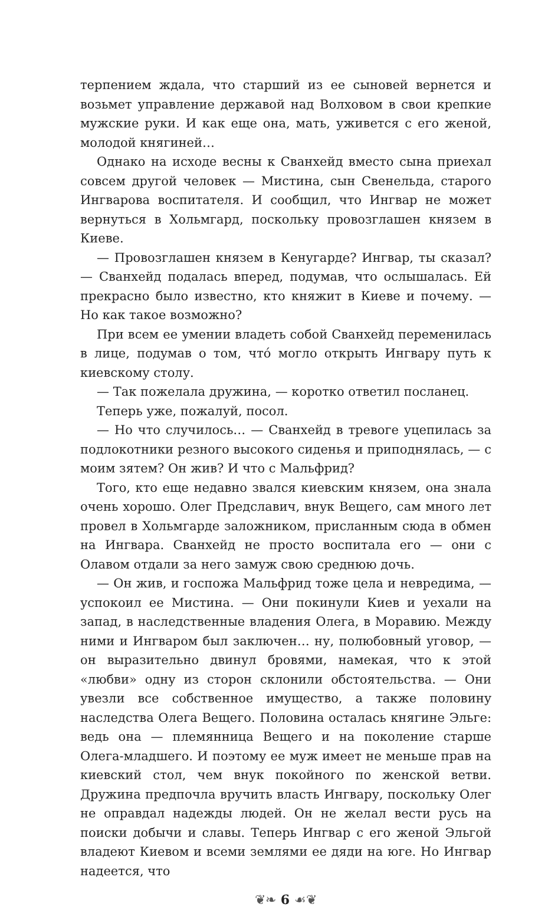терпением ждала, что старший из ее сыновей вернется и возьмет управление державой над Волховом в свои крепкие мужские руки. И как еще она, мать, уживется с его женой, молодой княгиней…
Однако на исходе весны к Сванхейд вместо сына приехал совсем другой человек — Мистина, сын Свенельда, старого Ингварова воспитателя. И сообщил, что Ингвар не может вернуться в Хольмгард, поскольку провозглашен князем в Киеве.
— Провозглашен князем в Кенугарде? Ингвар, ты сказал? — Сванхейд подалась вперед, подумав, что ослышалась. Ей прекрасно было известно, кто княжит в Киеве и почему. — Но как такое возможно?
При всем ее умении владеть собой Сванхейд переменилась в лице, подумав о том, чтó могло открыть Ингвару путь к киевскому столу.
— Так пожелала дружина, — коротко ответил посланец.
Теперь уже, пожалуй, посол.
— Но что случилось… — Сванхейд в тревоге уцепилась за подлокотники резного высокого сиденья и приподнялась, — с моим зятем? Он жив? И что с Мальфрид?
Того, кто еще недавно звался киевским князем, она знала очень хорошо. Олег Предславич, внук Вещего, сам много лет провел в Хольмгарде заложником, присланным сюда в обмен на Ингвара. Сванхейд не просто воспитала его — они с Олавом отдали за него замуж свою среднюю дочь.
— Он жив, и госпожа Мальфрид тоже цела и невредима, — успокоил ее Мистина. — Они покинули Киев и уехали на запад, в наследственные владения Олега, в Моравию. Между ними и Ингваром был заключен… ну, полюбовный уговор, — он выразительно двинул бровями, намекая, что к этой «любви» одну из сторон склонили обстоятельства. — Они увезли все собственное имущество, а также половину наследства Олега Вещего. Половина осталась княгине Эльге: ведь она — племянница Вещего и на поколение старше Олега-младшего. И поэтому ее муж имеет не меньше прав на киевский стол, чем внук покойного по женской ветви. Дружина предпочла вручить власть Ингвару, поскольку Олег не оправдал надежды людей. Он не желал вести русь на поиски добычи и славы. Теперь Ингвар с его женой Эльгой владеют Киевом и всеми землями ее дяди на юге. Но Ингвар надеется, что
❦❧ 6 ☙❦